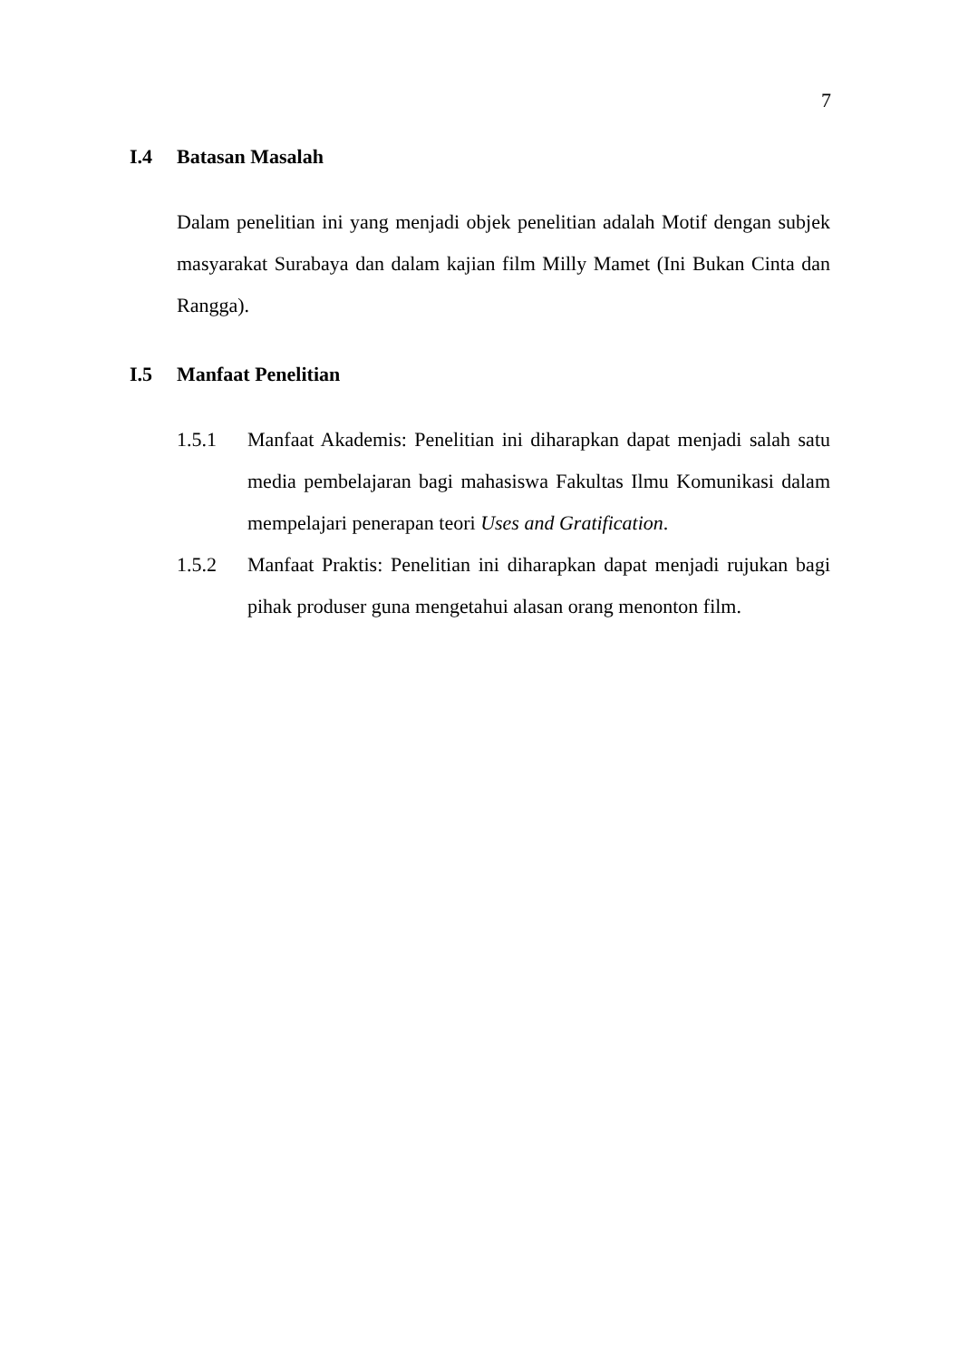7
I.4 Batasan Masalah
Dalam penelitian ini yang menjadi objek penelitian adalah Motif dengan subjek masyarakat Surabaya dan dalam kajian film Milly Mamet (Ini Bukan Cinta dan Rangga).
I.5 Manfaat Penelitian
1.5.1 Manfaat Akademis: Penelitian ini diharapkan dapat menjadi salah satu media pembelajaran bagi mahasiswa Fakultas Ilmu Komunikasi dalam mempelajari penerapan teori Uses and Gratification.
1.5.2 Manfaat Praktis: Penelitian ini diharapkan dapat menjadi rujukan bagi pihak produser guna mengetahui alasan orang menonton film.